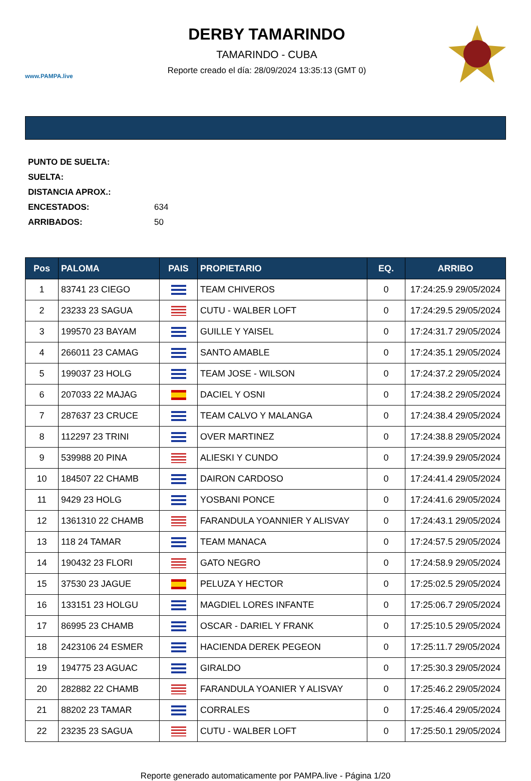www.PAMPA.live
DERBY TAMARINDO
TAMARINDO - CUBA
Reporte creado el día: 28/09/2024 13:35:13 (GMT 0)
PUNTO DE SUELTA:
SUELTA:
DISTANCIA APROX.:
ENCESTADOS: 634
ARRIBADOS: 50
| Pos | PALOMA | PAIS | PROPIETARIO | EQ. | ARRIBO |
| --- | --- | --- | --- | --- | --- |
| 1 | 83741 23 CIEGO | | TEAM CHIVEROS | 0 | 17:24:25.9 29/05/2024 |
| 2 | 23233 23 SAGUA | | CUTU - WALBER LOFT | 0 | 17:24:29.5 29/05/2024 |
| 3 | 199570 23 BAYAM | | GUILLE Y YAISEL | 0 | 17:24:31.7 29/05/2024 |
| 4 | 266011 23 CAMAG | | SANTO AMABLE | 0 | 17:24:35.1 29/05/2024 |
| 5 | 199037 23 HOLG | | TEAM JOSE - WILSON | 0 | 17:24:37.2 29/05/2024 |
| 6 | 207033 22 MAJAG | | DACIEL Y OSNI | 0 | 17:24:38.2 29/05/2024 |
| 7 | 287637 23 CRUCE | | TEAM CALVO Y MALANGA | 0 | 17:24:38.4 29/05/2024 |
| 8 | 112297 23 TRINI | | OVER MARTINEZ | 0 | 17:24:38.8 29/05/2024 |
| 9 | 539988 20 PINA | | ALIESKI Y CUNDO | 0 | 17:24:39.9 29/05/2024 |
| 10 | 184507 22 CHAMB | | DAIRON CARDOSO | 0 | 17:24:41.4 29/05/2024 |
| 11 | 9429 23 HOLG | | YOSBANI PONCE | 0 | 17:24:41.6 29/05/2024 |
| 12 | 1361310 22 CHAMB | | FARANDULA YOANNIER Y ALISVAY | 0 | 17:24:43.1 29/05/2024 |
| 13 | 118 24 TAMAR | | TEAM MANACA | 0 | 17:24:57.5 29/05/2024 |
| 14 | 190432 23 FLORI | | GATO NEGRO | 0 | 17:24:58.9 29/05/2024 |
| 15 | 37530 23 JAGUE | | PELUZA Y HECTOR | 0 | 17:25:02.5 29/05/2024 |
| 16 | 133151 23 HOLGU | | MAGDIEL LORES INFANTE | 0 | 17:25:06.7 29/05/2024 |
| 17 | 86995 23 CHAMB | | OSCAR - DARIEL Y FRANK | 0 | 17:25:10.5 29/05/2024 |
| 18 | 2423106 24 ESMER | | HACIENDA DEREK PEGEON | 0 | 17:25:11.7 29/05/2024 |
| 19 | 194775 23 AGUAC | | GIRALDO | 0 | 17:25:30.3 29/05/2024 |
| 20 | 282882 22 CHAMB | | FARANDULA YOANIER Y ALISVAY | 0 | 17:25:46.2 29/05/2024 |
| 21 | 88202 23 TAMAR | | CORRALES | 0 | 17:25:46.4 29/05/2024 |
| 22 | 23235 23 SAGUA | | CUTU - WALBER LOFT | 0 | 17:25:50.1 29/05/2024 |
Reporte generado automaticamente por PAMPA.live - Página 1/20